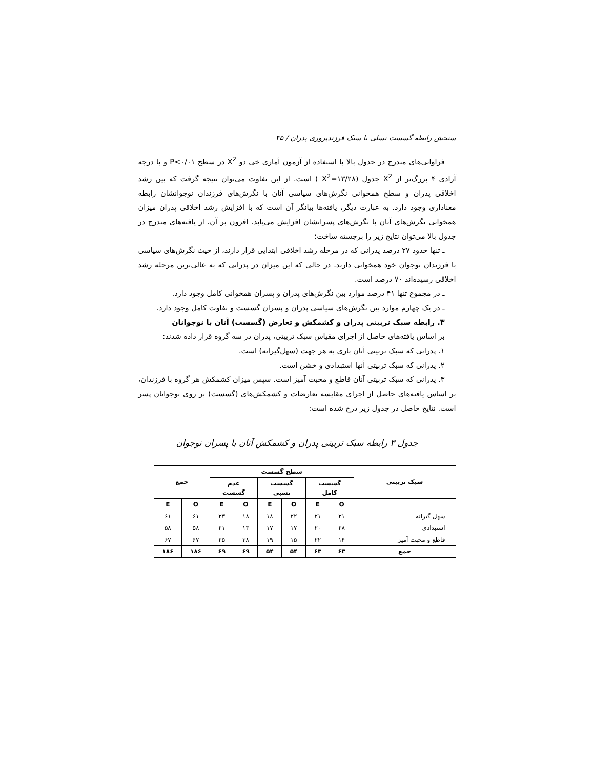سنجش رابطه گسست نسلی با سبک فرزندپروری پدران / ۳۵
فراوانی‌های مندرج در جدول بالا با استفاده از آزمون آماری خی دو X<sup>2</sup> در سطح P<۰/۰۱ و با درجه آزادی ۴ بزرگ‌تر از X<sup>2</sup> جدول (X<sup>2</sup>=۱۳/۲۸ ) است. از این تفاوت می‌توان نتیجه گرفت که بین رشد اخلاقی پدران و سطح همخوانی نگرش‌های سیاسی آنان با نگرش‌های فرزندان نوجوانشان رابطه معناداری وجود دارد. به عبارت دیگر، یافته‌ها بیانگر آن است که با افزایش رشد اخلاقی پدران میزان همخوانی نگرش‌های آنان با نگرش‌های پسرانشان افزایش می‌یابد. افزون بر آن، از یافته‌های مندرج در جدول بالا می‌توان نتایج زیر را برجسته ساخت:
ـ تنها حدود ۲۷ درصد پدرانی که در مرحله رشد اخلاقی ابتدایی قرار دارند، از حیث نگرش‌های سیاسی با فرزندان نوجوان خود همخوانی دارند. در حالی که این میزان در پدرانی که به عالی‌ترین مرحله رشد اخلاقی رسیده‌اند ۷۰ درصد است.
ـ در مجموع تنها ۴۱ درصد موارد بین نگرش‌های پدران و پسران همخوانی کامل وجود دارد.
ـ در یک چهارم موارد بین نگرش‌های سیاسی پدران و پسران گسست و تفاوت کامل وجود دارد.
۳. رابطه سبک تربیتی پدران و کشمکش و تعارض (گسست) آنان با نوجوانان
بر اساس یافته‌های حاصل از اجرای مقیاس سبک تربیتی، پدران در سه گروه قرار داده شدند:
۱. پدرانی که سبک تربیتی آنان باری به هر جهت (سهل‌گیرانه) است.
۲. پدرانی که سبک تربیتی آنها استبدادی و خشن است.
۳. پدرانی که سبک تربیتی آنان قاطع و محبت آمیز است. سپس میزان کشمکش هر گروه با فرزندان، بر اساس یافته‌های حاصل از اجرای مقایسه تعارضات و کشمکش‌های (گسست) بر روی نوجوانان پسر است. نتایج حاصل در جدول زیر درج شده است:
جدول ۳ رابطه سبک تربیتی پدران و کشمکش آنان با پسران نوجوان
| سبک تربیتی | سطح گسست | | | | | | جمع | |
| --- | --- | --- | --- | --- | --- | --- | --- | --- |
| | گسست کامل | | گسست نسبی | | عدم گسست | | | |
| | O | E | O | E | O | E | O | E |
| سهل گیرانه | ۲۱ | ۲۱ | ۲۲ | ۱۸ | ۱۸ | ۲۳ | ۶۱ | ۶۱ |
| استبدادی | ۲۸ | ۲۰ | ۱۷ | ۱۷ | ۱۳ | ۲۱ | ۵۸ | ۵۸ |
| قاطع و محبت آمیز | ۱۴ | ۲۲ | ۱۵ | ۱۹ | ۳۸ | ۲۵ | ۶۷ | ۶۷ |
| جمع | ۶۳ | ۶۳ | ۵۴ | ۵۴ | ۶۹ | ۶۹ | ۱۸۶ | ۱۸۶ |